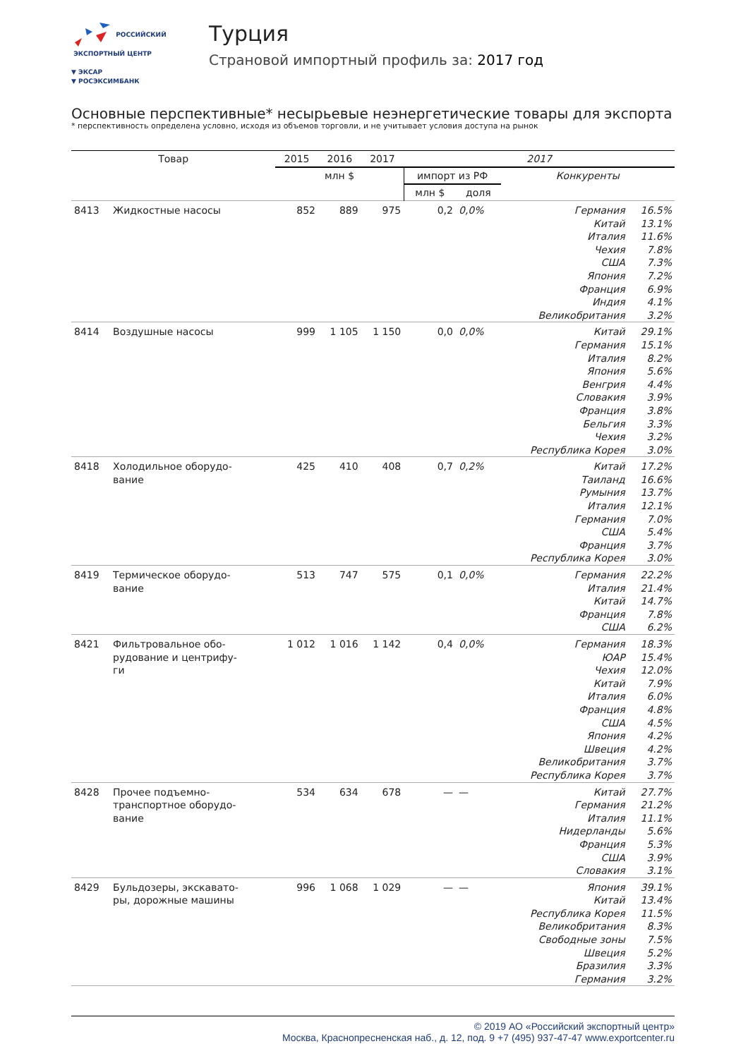РОССИЙСКИЙ
ЭКСПОРТНЫЙ ЦЕНТР
▼ ЭКСАР
▼ РОСЭКСИМБАНК
Турция
Страновой импортный профиль за: 2017 год
Основные перспективные* несырьевые неэнергетические товары для экспорта
* перспективность определена условно, исходя из объемов торговли, и не учитывает условия доступа на рынок
| Товар | | 2015 | 2016 | 2017 | 2017 | | | |
| --- | --- | --- | --- | --- | --- | --- | --- | --- |
| | | млн $ | | | импорт из РФ | | Конкуренты | |
| | | | | | млн $ | доля | | |
| 8413 | Жидкостные насосы | 852 | 889 | 975 | 0,2 | 0,0% | Германия Китай Италия Чехия США Япония Франция Индия Великобритания | 16.5% 13.1% 11.6% 7.8% 7.3% 7.2% 6.9% 4.1% 3.2% |
| 8414 | Воздушные насосы | 999 | 1 105 | 1 150 | 0,0 | 0,0% | Китай Германия Италия Япония Венгрия Словакия Франция Бельгия Чехия Республика Корея | 29.1% 15.1% 8.2% 5.6% 4.4% 3.9% 3.8% 3.3% 3.2% 3.0% |
| 8418 | Холодильное оборудо- вание | 425 | 410 | 408 | 0,7 | 0,2% | Китай Таиланд Румыния Италия Германия США Франция Республика Корея | 17.2% 16.6% 13.7% 12.1% 7.0% 5.4% 3.7% 3.0% |
| 8419 | Термическое оборудо- вание | 513 | 747 | 575 | 0,1 | 0,0% | Германия Италия Китай Франция США | 22.2% 21.4% 14.7% 7.8% 6.2% |
| 8421 | Фильтровальное обо- рудование и центрифу- ги | 1 012 | 1 016 | 1 142 | 0,4 | 0,0% | Германия ЮАР Чехия Китай Италия Франция США Япония Швеция Великобритания Республика Корея | 18.3% 15.4% 12.0% 7.9% 6.0% 4.8% 4.5% 4.2% 4.2% 3.7% 3.7% |
| 8428 | Прочее подъемно- транспортное оборудо- вание | 534 | 634 | 678 | — | — | Китай Германия Италия Нидерланды Франция США Словакия | 27.7% 21.2% 11.1% 5.6% 5.3% 3.9% 3.1% |
| 8429 | Бульдозеры, экскавато- ры, дорожные машины | 996 | 1 068 | 1 029 | — | — | Япония Китай Республика Корея Великобритания Свободные зоны Швеция Бразилия Германия | 39.1% 13.4% 11.5% 8.3% 7.5% 5.2% 3.3% 3.2% |
© 2019 АО «Российский экспортный центр»
Москва, Краснопресненская наб., д. 12, под. 9 +7 (495) 937-47-47 www.exportcenter.ru